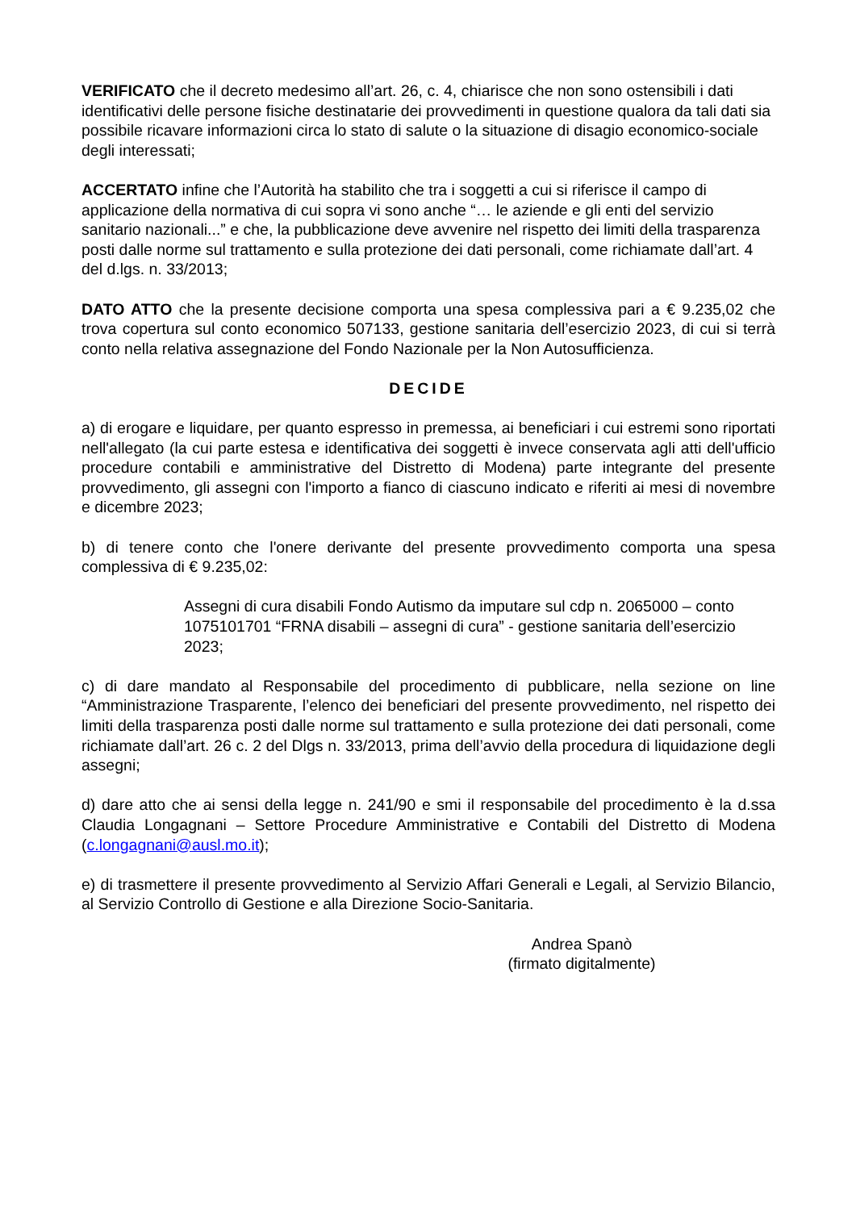VERIFICATO che il decreto medesimo all’art. 26, c. 4, chiarisce che non sono ostensibili i dati identificativi delle persone fisiche destinatarie dei provvedimenti in questione qualora da tali dati sia possibile ricavare informazioni circa lo stato di salute o la situazione di disagio economico-sociale degli interessati;
ACCERTATO infine che l’Autorità ha stabilito che tra i soggetti a cui si riferisce il campo di applicazione della normativa di cui sopra vi sono anche “… le aziende e gli enti del servizio sanitario nazionali...” e che, la pubblicazione deve avvenire nel rispetto dei limiti della trasparenza posti dalle norme sul trattamento e sulla protezione dei dati personali, come richiamate dall’art. 4 del d.lgs. n. 33/2013;
DATO ATTO che la presente decisione comporta una spesa complessiva pari a € 9.235,02 che trova copertura sul conto economico 507133, gestione sanitaria dell’esercizio 2023, di cui si terrà conto nella relativa assegnazione del Fondo Nazionale per la Non Autosufficienza.
DECIDE
a) di erogare e liquidare, per quanto espresso in premessa, ai beneficiari i cui estremi sono riportati nell'allegato (la cui parte estesa e identificativa dei soggetti è invece conservata agli atti dell'ufficio procedure contabili e amministrative del Distretto di Modena) parte integrante del presente provvedimento, gli assegni con l'importo a fianco di ciascuno indicato e riferiti ai mesi di novembre e dicembre 2023;
b) di tenere conto che l'onere derivante del presente provvedimento comporta una spesa complessiva di € 9.235,02:
Assegni di cura disabili Fondo Autismo da imputare sul cdp n. 2065000 – conto 1075101701 “FRNA disabili – assegni di cura” - gestione sanitaria dell’esercizio 2023;
c) di dare mandato al Responsabile del procedimento di pubblicare, nella sezione on line “Amministrazione Trasparente, l’elenco dei beneficiari del presente provvedimento, nel rispetto dei limiti della trasparenza posti dalle norme sul trattamento e sulla protezione dei dati personali, come richiamate dall’art. 26 c. 2 del Dlgs n. 33/2013, prima dell’avvio della procedura di liquidazione degli assegni;
d) dare atto che ai sensi della legge n. 241/90 e smi il responsabile del procedimento è la d.ssa Claudia Longagnani – Settore Procedure Amministrative e Contabili del Distretto di Modena (c.longagnani@ausl.mo.it);
e) di trasmettere il presente provvedimento al Servizio Affari Generali e Legali, al Servizio Bilancio, al Servizio Controllo di Gestione e alla Direzione Socio-Sanitaria.
Andrea Spanò
(firmato digitalmente)